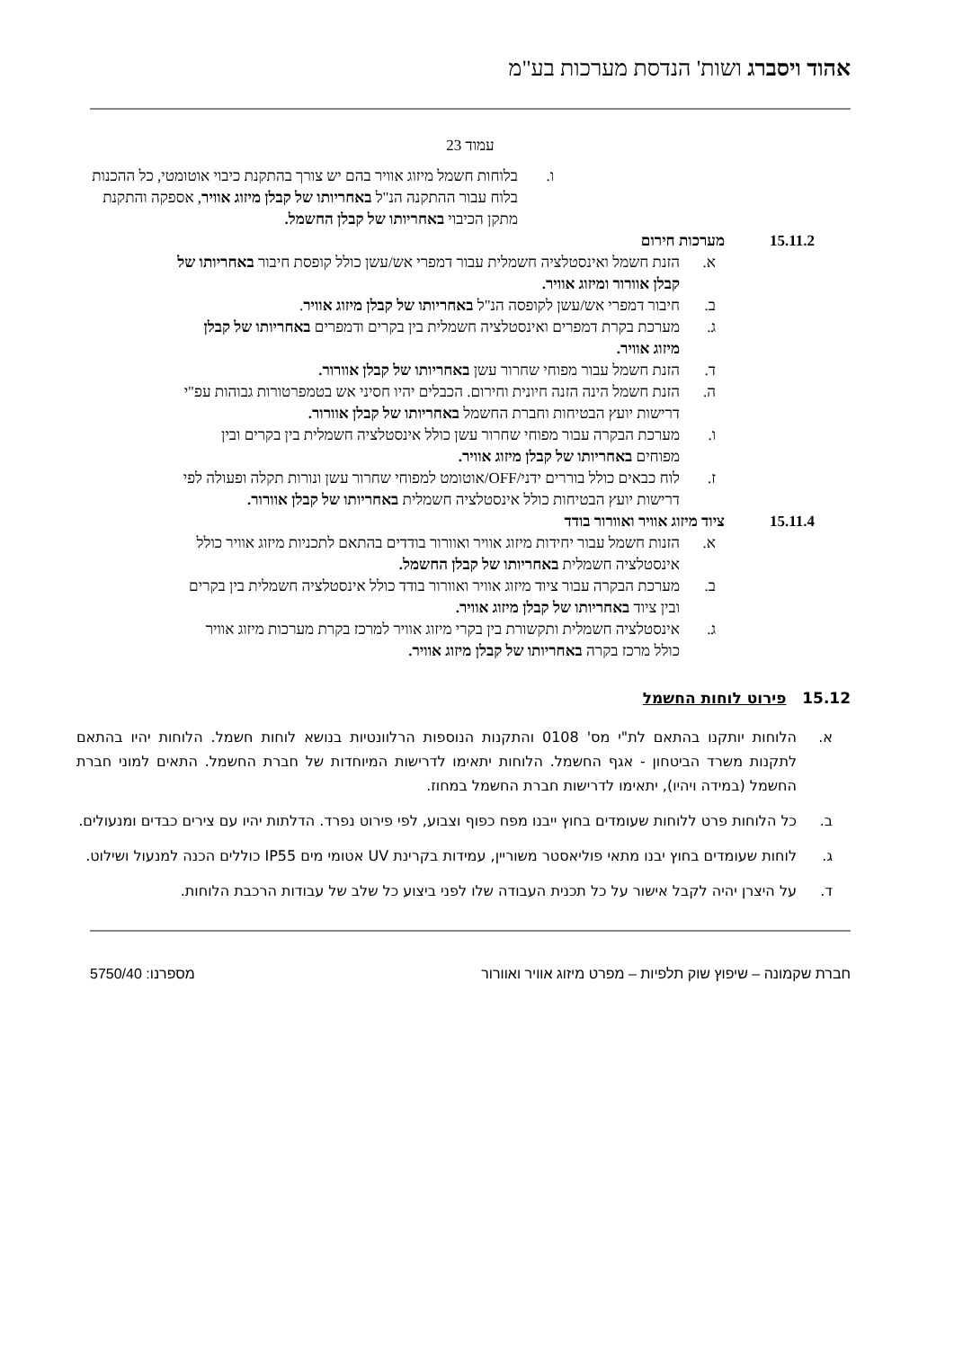אהוד ויסברג ושות' הנדסת מערכות בע"מ
עמוד 23
ו. בלוחות חשמל מיזוג אוויר בהם יש צורך בהתקנת כיבוי אוטומטי, כל ההכנות בלוח עבור ההתקנה הנ"ל באחריותו של קבלן מיזוג אוויר, אספקה והתקנת מתקן הכיבוי באחריותו של קבלן החשמל.
15.11.2 מערכות חירום
א. הזנת חשמל ואינסטלציה חשמלית עבור דמפרי אש/עשן כולל קופסת חיבור באחריותו של קבלן אוורור ומיזוג אוויר.
ב. חיבור דמפרי אש/עשן לקופסה הנ"ל באחריותו של קבלן מיזוג אוויר.
ג. מערכת בקרת דמפרים ואינסטלציה חשמלית בין בקרים ודמפרים באחריותו של קבלן מיזוג אוויר.
ד. הזנת חשמל עבור מפוחי שחרור עשן באחריותו של קבלן אוורור.
ה. הזנת חשמל הינה הזנה חיונית וחירום. הכבלים יהיו חסיני אש בטמפרטורות גבוהות עפ"י דרישות יועץ הבטיחות וחברת החשמל באחריותו של קבלן אוורור.
ו. מערכת הבקרה עבור מפוחי שחרור עשן כולל אינסטלציה חשמלית בין בקרים ובין מפוחים באחריותו של קבלן מיזוג אוויר.
ז. לוח כבאים כולל בוררים ידני/OFF/אוטומט למפוחי שחרור עשן ונורות תקלה ופעולה לפי דרישות יועץ הבטיחות כולל אינסטלציה חשמלית באחריותו של קבלן אוורור.
15.11.4 ציוד מיזוג אוויר ואוורור בודד
א. הזנות חשמל עבור יחידות מיזוג אוויר ואוורור בודדים בהתאם לתכניות מיזוג אוויר כולל אינסטלציה חשמלית באחריותו של קבלן החשמל.
ב. מערכת הבקרה עבור ציוד מיזוג אוויר ואוורור בודד כולל אינסטלציה חשמלית בין בקרים ובין ציוד באחריותו של קבלן מיזוג אוויר.
ג. אינסטלציה חשמלית ותקשורת בין בקרי מיזוג אוויר למרכז בקרת מערכות מיזוג אוויר כולל מרכז בקרה באחריותו של קבלן מיזוג אוויר.
15.12 פירוט לוחות החשמל
א. הלוחות יותקנו בהתאם לת"י מס' 0108 והתקנות הנוספות הרלוונטיות בנושא לוחות חשמל. הלוחות יהיו בהתאם לתקנות משרד הביטחון - אגף החשמל. הלוחות יתאימו לדרישות המיוחדות של חברת החשמל. התאים למוני חברת החשמל (במידה ויהיו), יתאימו לדרישות חברת החשמל במחוז.
ב. כל הלוחות פרט ללוחות שעומדים בחוץ ייבנו מפח כפוף וצבוע, לפי פירוט נפרד. הדלתות יהיו עם צירים כבדים ומנעולים.
ג. לוחות שעומדים בחוץ יבנו מתאי פוליאסטר משוריין, עמידות בקרינת UV אטומי מים IP55 כוללים הכנה למנעול ושילוט.
ד. על היצרן יהיה לקבל אישור על כל תכנית העבודה שלו לפני ביצוע כל שלב של עבודות הרכבת הלוחות.
חברת שקמונה – שיפוץ שוק תלפיות – מפרט מיזוג אוויר ואוורור מספרנו: 5750/40